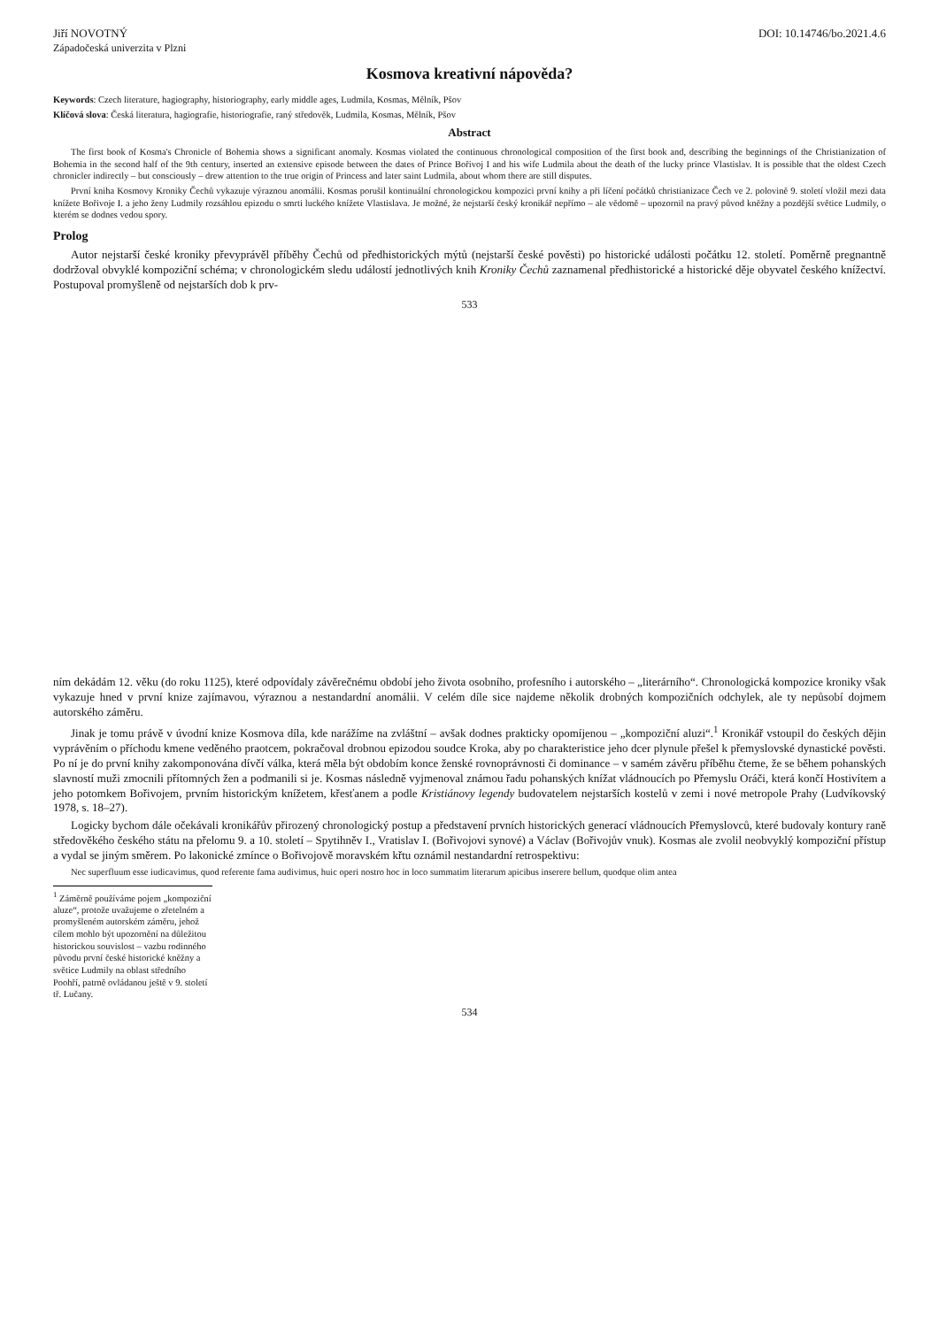Jiří NOVOTNÝ DOI: 10.14746/bo.2021.4.6
Západočeská univerzita v Plzni
Kosmova kreativní nápověda?
Keywords: Czech literature, hagiography, historiography, early middle ages, Ludmila, Kosmas, Mělník, Pšov
Klíčová slova: Česká literatura, hagiografie, historiografie, raný středověk, Ludmila, Kosmas, Mělník, Pšov
Abstract
The first book of Kosma's Chronicle of Bohemia shows a significant anomaly. Kosmas violated the continuous chronological composition of the first book and, describing the beginnings of the Christianization of Bohemia in the second half of the 9th century, inserted an extensive episode between the dates of Prince Bořivoj I and his wife Ludmila about the death of the lucky prince Vlastislav. It is possible that the oldest Czech chronicler indirectly – but consciously – drew attention to the true origin of Princess and later saint Ludmila, about whom there are still disputes.
První kniha Kosmovy Kroniky Čechů vykazuje výraznou anomálii. Kosmas porušil kontinuální chronologickou kompozici první knihy a při líčení počátků christianizace Čech ve 2. polovině 9. století vložil mezi data knížete Bořivoje I. a jeho ženy Ludmily rozsáhlou epizodu o smrti luckého knížete Vlastislava. Je možné, že nejstarší český kronikář nepřímo – ale vědomě – upozornil na pravý původ kněžny a pozdější světice Ludmily, o kterém se dodnes vedou spory.
Prolog
Autor nejstarší české kroniky převyprávěl příběhy Čechů od předhistorických mýtů (nejstarší české pověsti) po historické události počátku 12. století. Poměrně pregnantně dodržoval obvyklé kompoziční schéma; v chronologickém sledu událostí jednotlivých knih Kroniky Čechů zaznamenal předhistorické a historické děje obyvatel českého knížectví. Postupoval promyšleně od nejstarších dob k prv-
533
ním dekádám 12. věku (do roku 1125), které odpovídaly závěrečnému období jeho života osobního, profesního i autorského – „literárního“. Chronologická kompozice kroniky však vykazuje hned v první knize zajímavou, výraznou a nestandardní anomálii. V celém díle sice najdeme několik drobných kompozičních odchylek, ale ty nepůsobí dojmem autorského záměru.
Jinak je tomu právě v úvodní knize Kosmova díla, kde narážíme na zvláštní – avšak dodnes prakticky opomíjenou – „kompoziční aluzi“.<sup>1</sup> Kronikář vstoupil do českých dějin vyprávěním o příchodu kmene veděného praotcem, pokračoval drobnou epizodou soudce Kroka, aby po charakteristice jeho dcer plynule přešel k přemyslovské dynastické pověsti. Po ní je do první knihy zakomponována dívčí válka, která měla být obdobím konce ženské rovnoprávnosti či dominance – v samém závěru příběhu čteme, že se během pohanských slavností muži zmocnili přítomných žen a podmanili si je. Kosmas následně vyjmenoval známou řadu pohanských knížat vládnoucích po Přemyslu Oráči, která končí Hostivítem a jeho potomkem Bořivojem, prvním historickým knížetem, křesťanem a podle Kristiánovy legendy budovatelem nejstarších kostelů v zemi i nové metropole Prahy (Ludvíkovský 1978, s. 18–27).
Logicky bychom dále očekávali kronikářův přirozený chronologický postup a představení prvních historických generací vládnoucích Přemyslovců, které budovaly kontury raně středověkého českého státu na přelomu 9. a 10. století – Spytihněv I., Vratislav I. (Bořivojovi synové) a Václav (Bořivojův vnuk). Kosmas ale zvolil neobvyklý kompoziční přístup a vydal se jiným směrem. Po lakonické zmínce o Bořivojově moravském křtu oznámil nestandardní retrospektivu:
Nec superfluum esse iudicavimus, quod referente fama audivimus, huic operi nostro hoc in loco summatim literarum apicibus inserere bellum, quodque olim antea
<sup>1</sup> Záměrně používáme pojem „kompoziční aluze“, protože uvažujeme o zřetelném a promyšleném autorském záměru, jehož cílem mohlo být upozornění na důležitou historickou souvislost – vazbu rodinného původu první české historické kněžny a světice Ludmily na oblast středního Poohří, patrně ovládanou ještě v 9. století tř. Lučany.
534